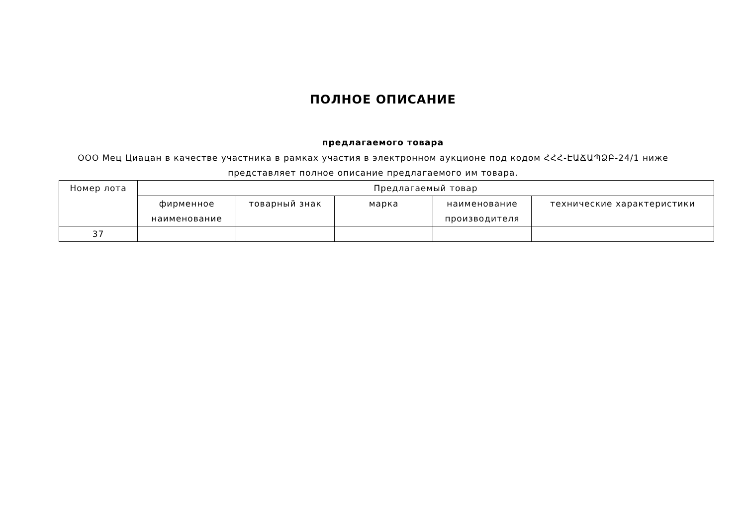ПОЛНОЕ ОПИСАНИЕ
предлагаемого товара
ООО Мец Циацан в качестве участника в рамках участия в электронном аукционе под кодом ՀՀՀ-ԷԱՃԱՊՁԲ-24/1 ниже представляет полное описание предлагаемого им товара.
| Номер лота | Предлагаемый товар | | | | |
| --- | --- | --- | --- | --- | --- |
| | фирменное наименование | товарный знак | марка | наименование производителя | технические характеристики |
| 37 | | | | | |